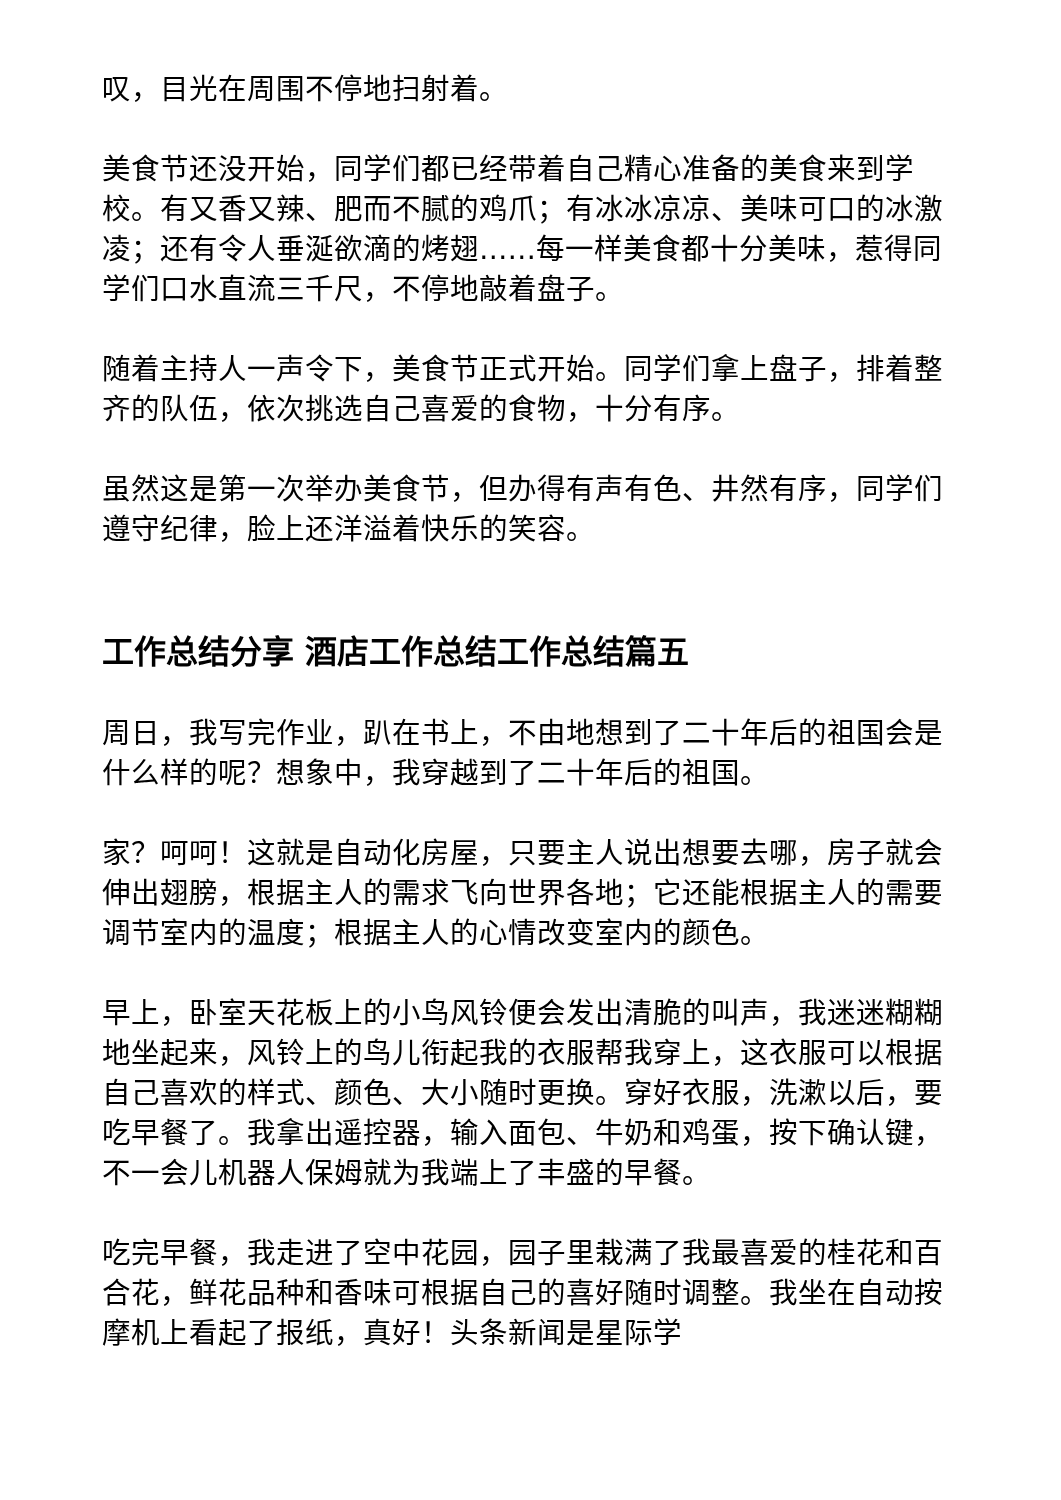叹，目光在周围不停地扫射着。
美食节还没开始，同学们都已经带着自己精心准备的美食来到学校。有又香又辣、肥而不腻的鸡爪；有冰冰凉凉、美味可口的冰激凌；还有令人垂涎欲滴的烤翅……每一样美食都十分美味，惹得同学们口水直流三千尺，不停地敲着盘子。
随着主持人一声令下，美食节正式开始。同学们拿上盘子，排着整齐的队伍，依次挑选自己喜爱的食物，十分有序。
虽然这是第一次举办美食节，但办得有声有色、井然有序，同学们遵守纪律，脸上还洋溢着快乐的笑容。
工作总结分享 酒店工作总结工作总结篇五
周日，我写完作业，趴在书上，不由地想到了二十年后的祖国会是什么样的呢？想象中，我穿越到了二十年后的祖国。
家？呵呵！这就是自动化房屋，只要主人说出想要去哪，房子就会伸出翅膀，根据主人的需求飞向世界各地；它还能根据主人的需要调节室内的温度；根据主人的心情改变室内的颜色。
早上，卧室天花板上的小鸟风铃便会发出清脆的叫声，我迷迷糊糊地坐起来，风铃上的鸟儿衔起我的衣服帮我穿上，这衣服可以根据自己喜欢的样式、颜色、大小随时更换。穿好衣服，洗漱以后，要吃早餐了。我拿出遥控器，输入面包、牛奶和鸡蛋，按下确认键，不一会儿机器人保姆就为我端上了丰盛的早餐。
吃完早餐，我走进了空中花园，园子里栽满了我最喜爱的桂花和百合花，鲜花品种和香味可根据自己的喜好随时调整。我坐在自动按摩机上看起了报纸，真好！头条新闻是星际学